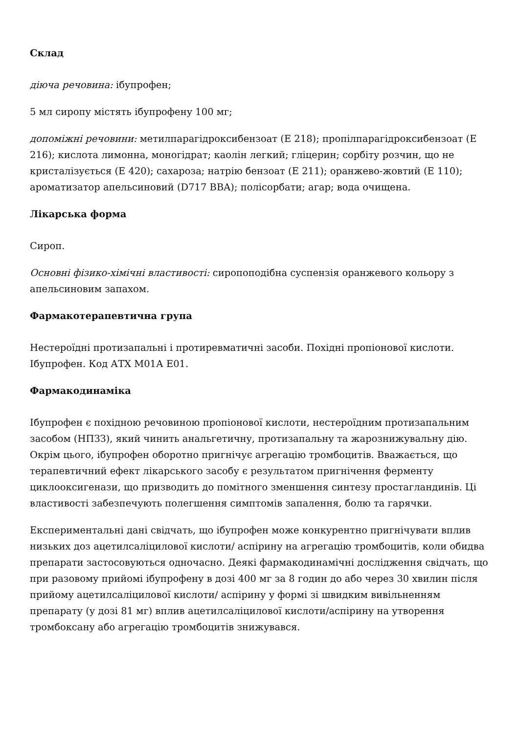Склад
діюча речовина: ібупрофен;
5 мл сиропу містять ібупрофену 100 мг;
допоміжні речовини: метилпарагідроксибензоат (Е 218); пропілпарагідроксибензоат (Е 216); кислота лимонна, моногідрат; каолін легкий; гліцерин; сорбіту розчин, що не кристалізується (Е 420); сахароза; натрію бензоат (Е 211); оранжево-жовтий (Е 110); ароматизатор апельсиновий (D717 BBA); полісорбати; агар; вода очищена.
Лікарська форма
Сироп.
Основні фізико-хімічні властивості: сиропоподібна суспензія оранжевого кольору з апельсиновим запахом.
Фармакотерапевтична група
Нестероїдні протизапальні і протиревматичні засоби. Похідні пропіонової кислоти. Ібупрофен. Код АТХ М01А Е01.
Фармакодинаміка
Ібупрофен є похідною речовиною пропіонової кислоти, нестероїдним протизапальним засобом (НПЗЗ), який чинить анальгетичну, протизапальну та жарознижувальну дію. Окрім цього, ібупрофен оборотно пригнічує агрегацію тромбоцитів. Вважається, що терапевтичний ефект лікарського засобу є результатом пригнічення ферменту циклооксигенази, що призводить до помітного зменшення синтезу простагландинів. Ці властивості забезпечують полегшення симптомів запалення, болю та гарячки.
Експериментальні дані свідчать, що ібупрофен може конкурентно пригнічувати вплив низьких доз ацетилсаліцилової кислоти/ аспірину на агрегацію тромбоцитів, коли обидва препарати застосовуються одночасно. Деякі фармакодинамічні дослідження свідчать, що при разовому прийомі ібупрофену в дозі 400 мг за 8 годин до або через 30 хвилин після прийому ацетилсаліцилової кислоти/ аспірину у формі зі швидким вивільненням препарату (у дозі 81 мг) вплив ацетилсаліцилової кислоти/аспірину на утворення тромбоксану або агрегацію тромбоцитів знижувався.